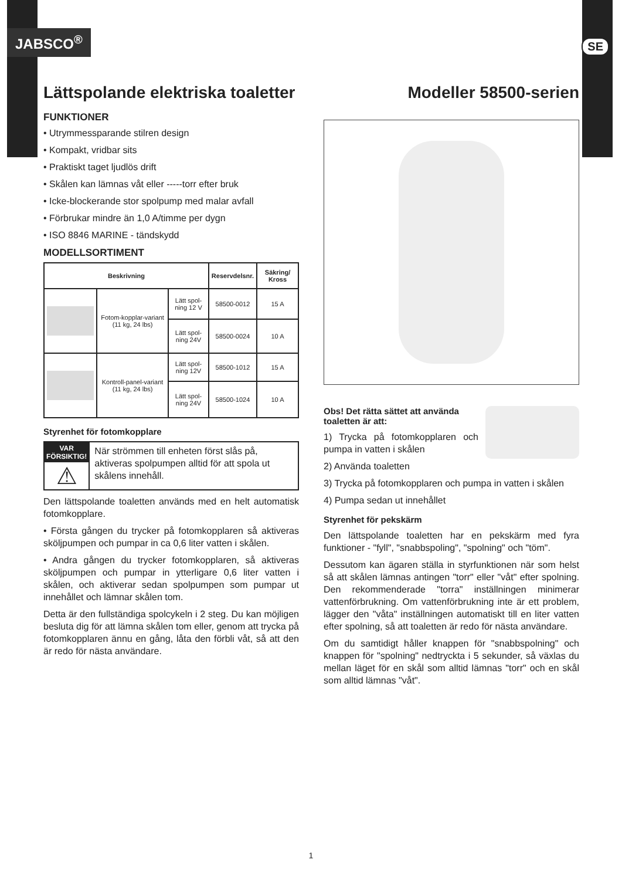JABSCO<sup>®</sup> SE
Lättspolande elektriska toaletter
FUNKTIONER
• Utrymmessparande stilren design
• Kompakt, vridbar sits
• Praktiskt taget ljudlös drift
• Skålen kan lämnas våt eller -----torr efter bruk
• Icke-blockerande stor spolpump med malar avfall
• Förbrukar mindre än 1,0 A/timme per dygn
• ISO 8846 MARINE - tändskydd
MODELLSORTIMENT
| Beskrivning | | | Reservdelsnr. | Säkring/ Kross |
| --- | --- | --- | --- | --- |
| | Fotom-kopplar-variant (11 kg, 24 lbs) | Lätt spol-ning 12 V | 58500-0012 | 15 A |
| | | Lätt spol-ning 24V | 58500-0024 | 10 A |
| | Kontroll-panel-variant (11 kg, 24 lbs) | Lätt spol-ning 12V | 58500-1012 | 15 A |
| | | Lätt spol-ning 24V | 58500-1024 | 10 A |
Styrenhet för fotomkopplare
VAR FÖRSIKTIG!
⚠
När strömmen till enheten först slås på, aktiveras spolpumpen alltid för att spola ut skålens innehåll.
Den lättspolande toaletten används med en helt automatisk fotomkopplare.
• Första gången du trycker på fotomkopplaren så aktiveras sköljpumpen och pumpar in ca 0,6 liter vatten i skålen.
• Andra gången du trycker fotomkopplaren, så aktiveras sköljpumpen och pumpar in ytterligare 0,6 liter vatten i skålen, och aktiverar sedan spolpumpen som pumpar ut innehållet och lämnar skålen tom.
Detta är den fullständiga spolcykeln i 2 steg. Du kan möjligen besluta dig för att lämna skålen tom eller, genom att trycka på fotomkopplaren ännu en gång, låta den förbli våt, så att den är redo för nästa användare.
Modeller 58500-serien
Obs! Det rätta sättet att använda toaletten är att:
1) Trycka på fotomkopplaren och pumpa in vatten i skålen
2) Använda toaletten
3) Trycka på fotomkopplaren och pumpa in vatten i skålen
4) Pumpa sedan ut innehållet
Styrenhet för pekskärm
Den lättspolande toaletten har en pekskärm med fyra funktioner - "fyll", "snabbspoling", "spolning" och "töm".
Dessutom kan ägaren ställa in styrfunktionen när som helst så att skålen lämnas antingen "torr" eller "våt" efter spolning. Den rekommenderade "torra" inställningen minimerar vattenförbrukning. Om vattenförbrukning inte är ett problem, lägger den "våta" inställningen automatiskt till en liter vatten efter spolning, så att toaletten är redo för nästa användare.
Om du samtidigt håller knappen för "snabbspolning" och knappen för "spolning" nedtryckta i 5 sekunder, så växlas du mellan läget för en skål som alltid lämnas "torr" och en skål som alltid lämnas "våt".
1